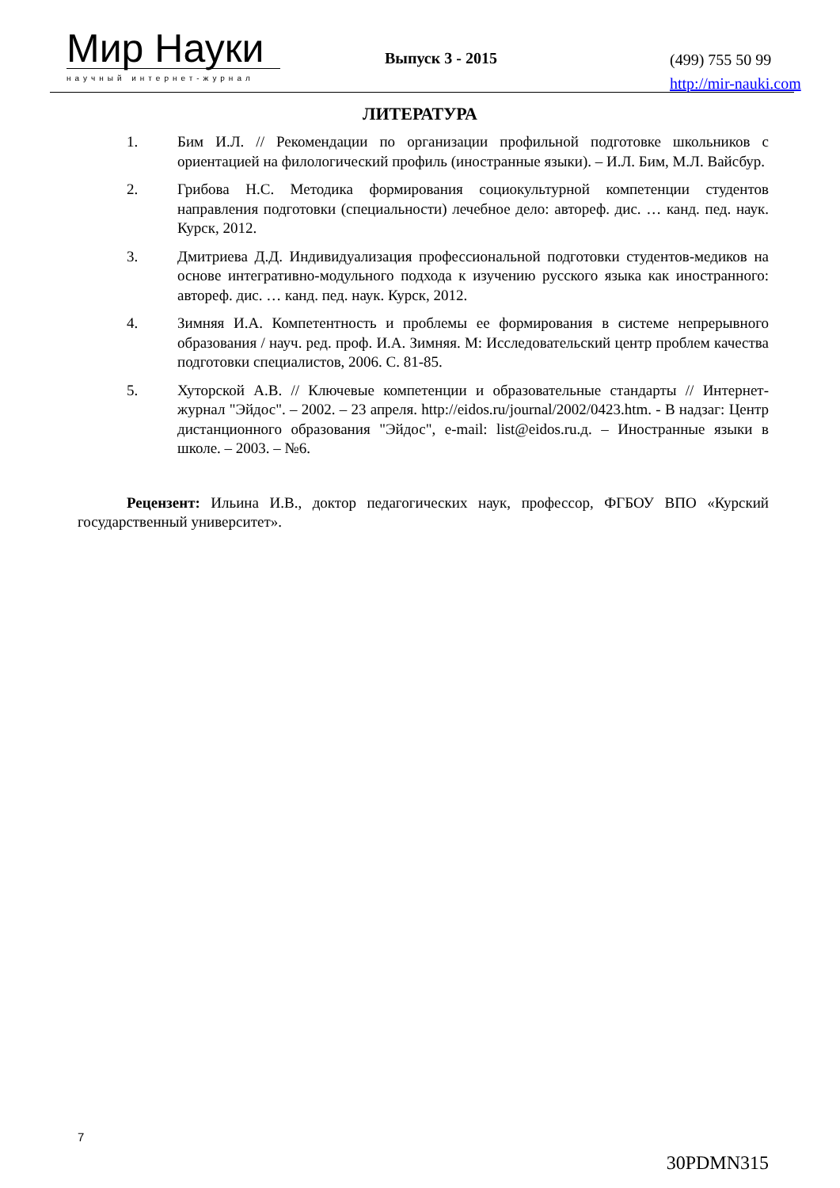Мир Науки
научный интернет-журнал
Выпуск 3 - 2015
(499) 755 50 99
http://mir-nauki.com
ЛИТЕРАТУРА
1. Бим И.Л. // Рекомендации по организации профильной подготовке школьников с ориентацией на филологический профиль (иностранные языки). – И.Л. Бим, М.Л. Вайсбур.
2. Грибова Н.С. Методика формирования социокультурной компетенции студентов направления подготовки (специальности) лечебное дело: автореф. дис. … канд. пед. наук. Курск, 2012.
3. Дмитриева Д.Д. Индивидуализация профессиональной подготовки студентов-медиков на основе интегративно-модульного подхода к изучению русского языка как иностранного: автореф. дис. … канд. пед. наук. Курск, 2012.
4. Зимняя И.А. Компетентность и проблемы ее формирования в системе непрерывного образования / науч. ред. проф. И.А. Зимняя. М: Исследовательский центр проблем качества подготовки специалистов, 2006. С. 81-85.
5. Хуторской А.В. // Ключевые компетенции и образовательные стандарты // Интернет-журнал "Эйдос". – 2002. – 23 апреля. http://eidos.ru/journal/2002/0423.htm. - В надзаг: Центр дистанционного образования "Эйдос", e-mail: list@eidos.ru.д. – Иностранные языки в школе. – 2003. – №6.
Рецензент: Ильина И.В., доктор педагогических наук, профессор, ФГБОУ ВПО «Курский государственный университет».
7
30PDMN315